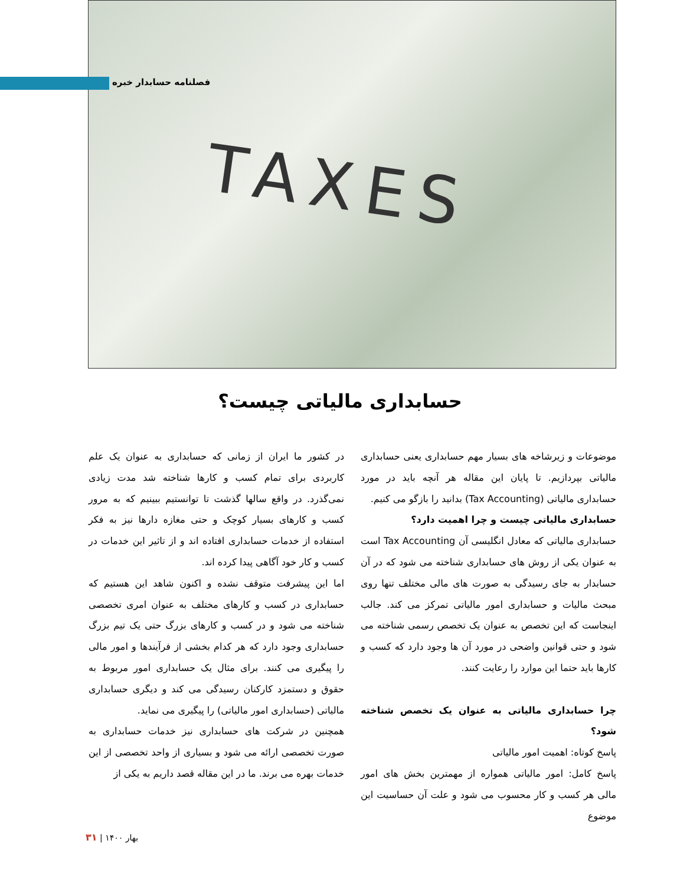TAXES
فصلنامه حسابدار خبره
حسابداری مالیاتی چیست؟
در کشور ما ایران از زمانی که حسابداری به عنوان یک علم کاربردی برای تمام کسب و کارها شناخته شد مدت زیادی نمی‌گذرد. در واقع سالها گذشت تا توانستیم ببینیم که به مرور کسب و کارهای بسیار کوچک و حتی مغازه دارها نیز به فکر استفاده از خدمات حسابداری افتاده اند و از تاثیر این خدمات در کسب و کار خود آگاهی پیدا کرده اند.
اما این پیشرفت متوقف نشده و اکنون شاهد این هستیم که حسابداری در کسب و کارهای مختلف به عنوان امری تخصصی شناخته می شود و در کسب و کارهای بزرگ حتی یک تیم بزرگ حسابداری وجود دارد که هر کدام بخشی از فرآیندها و امور مالی را پیگیری می کنند. برای مثال یک حسابداری امور مربوط به حقوق و دستمزد کارکنان رسیدگی می کند و دیگری حسابداری مالیاتی (حسابداری امور مالیاتی) را پیگیری می نماید.
همچنین در شرکت های حسابداری نیز خدمات حسابداری به صورت تخصصی ارائه می شود و بسیاری از واحد تخصصی از این خدمات بهره می برند. ما در این مقاله قصد داریم به یکی از
موضوعات و زیرشاخه های بسیار مهم حسابداری یعنی حسابداری مالیاتی بپردازیم. تا پایان این مقاله هر آنچه باید در مورد حسابداری مالیاتی (Tax Accounting) بدانید را بازگو می کنیم.
حسابداری مالیاتی چیست و چرا اهمیت دارد؟
حسابداری مالیاتی که معادل انگلیسی آن Tax Accounting است به عنوان یکی از روش های حسابداری شناخته می شود که در آن حسابدار به جای رسیدگی به صورت های مالی مختلف تنها روی مبحث مالیات و حسابداری امور مالیاتی تمرکز می کند. جالب اینجاست که این تخصص به عنوان یک تخصص رسمی شناخته می شود و حتی قوانین واضحی در مورد آن ها وجود دارد که کسب و کارها باید حتما این موارد را رعایت کنند.
چرا حسابداری مالیاتی به عنوان یک تخصص شناخته شود؟
پاسخ کوتاه: اهمیت امور مالیاتی
پاسخ کامل: امور مالیاتی همواره از مهمترین بخش های امور مالی هر کسب و کار محسوب می شود و علت آن حساسیت این موضوع
بهار ۱۴۰۰ | ۳۱